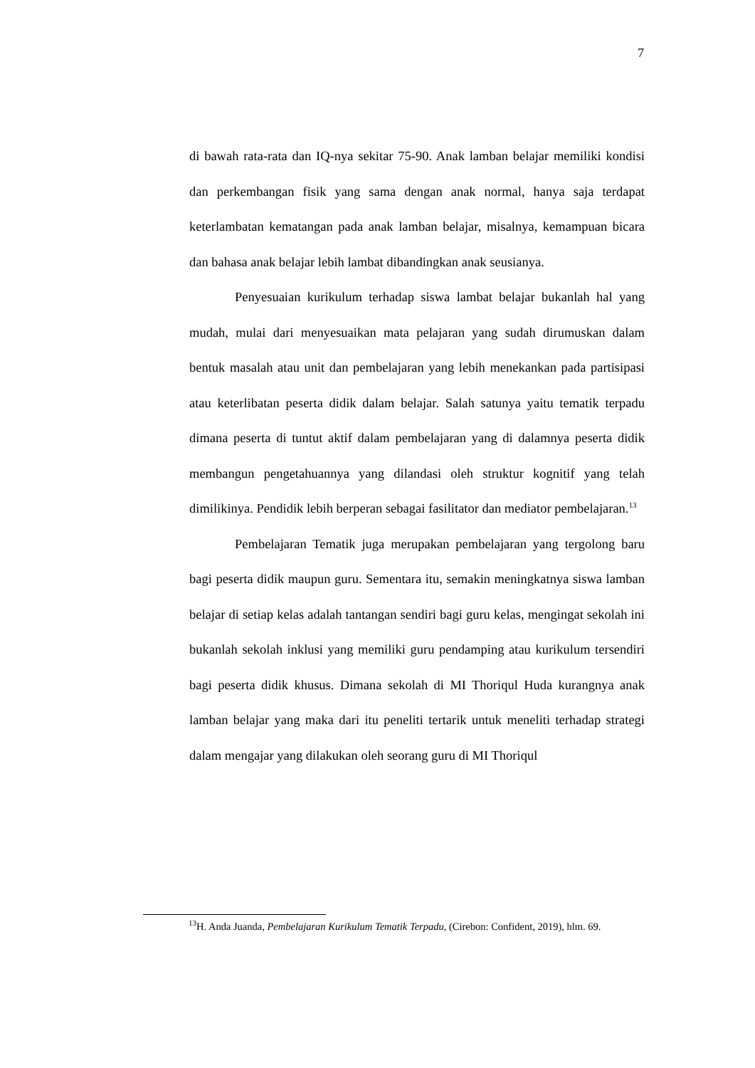7
di bawah rata-rata dan IQ-nya sekitar 75-90. Anak lamban belajar memiliki kondisi dan perkembangan fisik yang sama dengan anak normal, hanya saja terdapat keterlambatan kematangan pada anak lamban belajar, misalnya, kemampuan bicara dan bahasa anak belajar lebih lambat dibandingkan anak seusianya.
Penyesuaian kurikulum terhadap siswa lambat belajar bukanlah hal yang mudah, mulai dari menyesuaikan mata pelajaran yang sudah dirumuskan dalam bentuk masalah atau unit dan pembelajaran yang lebih menekankan pada partisipasi atau keterlibatan peserta didik dalam belajar. Salah satunya yaitu tematik terpadu dimana peserta di tuntut aktif dalam pembelajaran yang di dalamnya peserta didik membangun pengetahuannya yang dilandasi oleh struktur kognitif yang telah dimilikinya. Pendidik lebih berperan sebagai fasilitator dan mediator pembelajaran.<sup>13</sup>
Pembelajaran Tematik juga merupakan pembelajaran yang tergolong baru bagi peserta didik maupun guru. Sementara itu, semakin meningkatnya siswa lamban belajar di setiap kelas adalah tantangan sendiri bagi guru kelas, mengingat sekolah ini bukanlah sekolah inklusi yang memiliki guru pendamping atau kurikulum tersendiri bagi peserta didik khusus. Dimana sekolah di MI Thoriqul Huda kurangnya anak lamban belajar yang maka dari itu peneliti tertarik untuk meneliti terhadap strategi dalam mengajar yang dilakukan oleh seorang guru di MI Thoriqul
<sup>13</sup>H. Anda Juanda, Pembelajaran Kurikulum Tematik Terpadu, (Cirebon: Confident, 2019), hlm. 69.